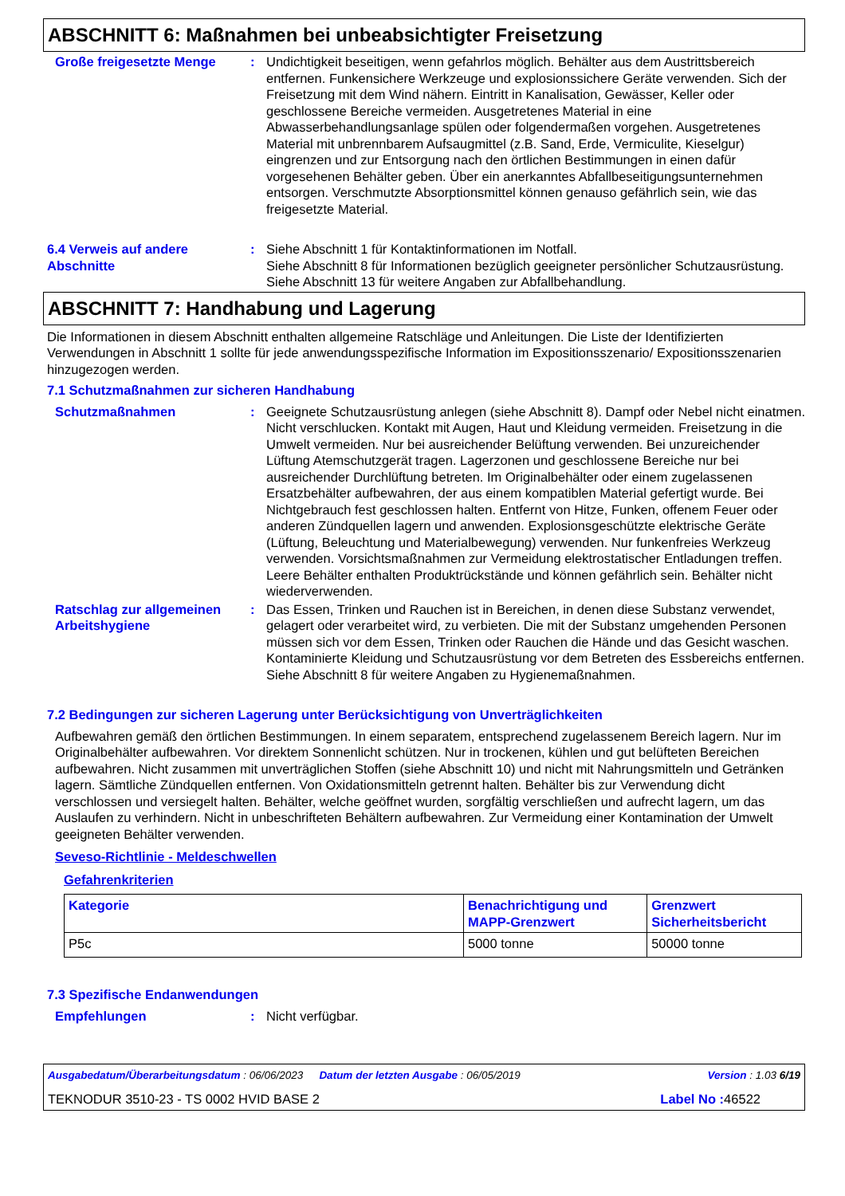ABSCHNITT 6: Maßnahmen bei unbeabsichtigter Freisetzung
Große freigesetzte Menge : Undichtigkeit beseitigen, wenn gefahrlos möglich. Behälter aus dem Austrittsbereich entfernen. Funkensichere Werkzeuge und explosionssichere Geräte verwenden. Sich der Freisetzung mit dem Wind nähern. Eintritt in Kanalisation, Gewässer, Keller oder geschlossene Bereiche vermeiden. Ausgetretenes Material in eine Abwasserbehandlungsanlage spülen oder folgendermaßen vorgehen. Ausgetretenes Material mit unbrennbarem Aufsaugmittel (z.B. Sand, Erde, Vermiculite, Kieselgur) eingrenzen und zur Entsorgung nach den örtlichen Bestimmungen in einen dafür vorgesehenen Behälter geben. Über ein anerkanntes Abfallbeseitigungsunternehmen entsorgen. Verschmutzte Absorptionsmittel können genauso gefährlich sein, wie das freigesetzte Material.
6.4 Verweis auf andere Abschnitte
: Siehe Abschnitt 1 für Kontaktinformationen im Notfall.
Siehe Abschnitt 8 für Informationen bezüglich geeigneter persönlicher Schutzausrüstung.
Siehe Abschnitt 13 für weitere Angaben zur Abfallbehandlung.
ABSCHNITT 7: Handhabung und Lagerung
Die Informationen in diesem Abschnitt enthalten allgemeine Ratschläge und Anleitungen. Die Liste der Identifizierten Verwendungen in Abschnitt 1 sollte für jede anwendungsspezifische Information im Expositionsszenario/ Expositionsszenarien hinzugezogen werden.
7.1 Schutzmaßnahmen zur sicheren Handhabung
Schutzmaßnahmen : Geeignete Schutzausrüstung anlegen (siehe Abschnitt 8). Dampf oder Nebel nicht einatmen. Nicht verschlucken. Kontakt mit Augen, Haut und Kleidung vermeiden. Freisetzung in die Umwelt vermeiden. Nur bei ausreichender Belüftung verwenden. Bei unzureichender Lüftung Atemschutzgerät tragen. Lagerzonen und geschlossene Bereiche nur bei ausreichender Durchlüftung betreten. Im Originalbehälter oder einem zugelassenen Ersatzbehälter aufbewahren, der aus einem kompatiblen Material gefertigt wurde. Bei Nichtgebrauch fest geschlossen halten. Entfernt von Hitze, Funken, offenem Feuer oder anderen Zündquellen lagern und anwenden. Explosionsgeschützte elektrische Geräte (Lüftung, Beleuchtung und Materialbewegung) verwenden. Nur funkenfreies Werkzeug verwenden. Vorsichtsmaßnahmen zur Vermeidung elektrostatischer Entladungen treffen. Leere Behälter enthalten Produktrückstände und können gefährlich sein. Behälter nicht wiederverwenden.
Ratschlag zur allgemeinen Arbeitshygiene
: Das Essen, Trinken und Rauchen ist in Bereichen, in denen diese Substanz verwendet, gelagert oder verarbeitet wird, zu verbieten. Die mit der Substanz umgehenden Personen müssen sich vor dem Essen, Trinken oder Rauchen die Hände und das Gesicht waschen. Kontaminierte Kleidung und Schutzausrüstung vor dem Betreten des Essbereichs entfernen. Siehe Abschnitt 8 für weitere Angaben zu Hygienemaßnahmen.
7.2 Bedingungen zur sicheren Lagerung unter Berücksichtigung von Unverträglichkeiten
Aufbewahren gemäß den örtlichen Bestimmungen. In einem separatem, entsprechend zugelassenem Bereich lagern. Nur im Originalbehälter aufbewahren. Vor direktem Sonnenlicht schützen. Nur in trockenen, kühlen und gut belüfteten Bereichen aufbewahren. Nicht zusammen mit unverträglichen Stoffen (siehe Abschnitt 10) und nicht mit Nahrungsmitteln und Getränken lagern. Sämtliche Zündquellen entfernen. Von Oxidationsmitteln getrennt halten. Behälter bis zur Verwendung dicht verschlossen und versiegelt halten. Behälter, welche geöffnet wurden, sorgfältig verschließen und aufrecht lagern, um das Auslaufen zu verhindern. Nicht in unbeschrifteten Behältern aufbewahren. Zur Vermeidung einer Kontamination der Umwelt geeigneten Behälter verwenden.
Seveso-Richtlinie - Meldeschwellen
Gefahrenkriterien
| Kategorie | Benachrichtigung und MAPP-Grenzwert | Grenzwert Sicherheitsbericht |
| --- | --- | --- |
| P5c | 5000 tonne | 50000 tonne |
7.3 Spezifische Endanwendungen
Empfehlungen : Nicht verfügbar.
Ausgabedatum/Überarbeitungsdatum : 06/06/2023 Datum der letzten Ausgabe : 06/05/2019 Version : 1.03 6/19
TEKNODUR 3510-23 - TS 0002 HVID BASE 2 Label No : 46522